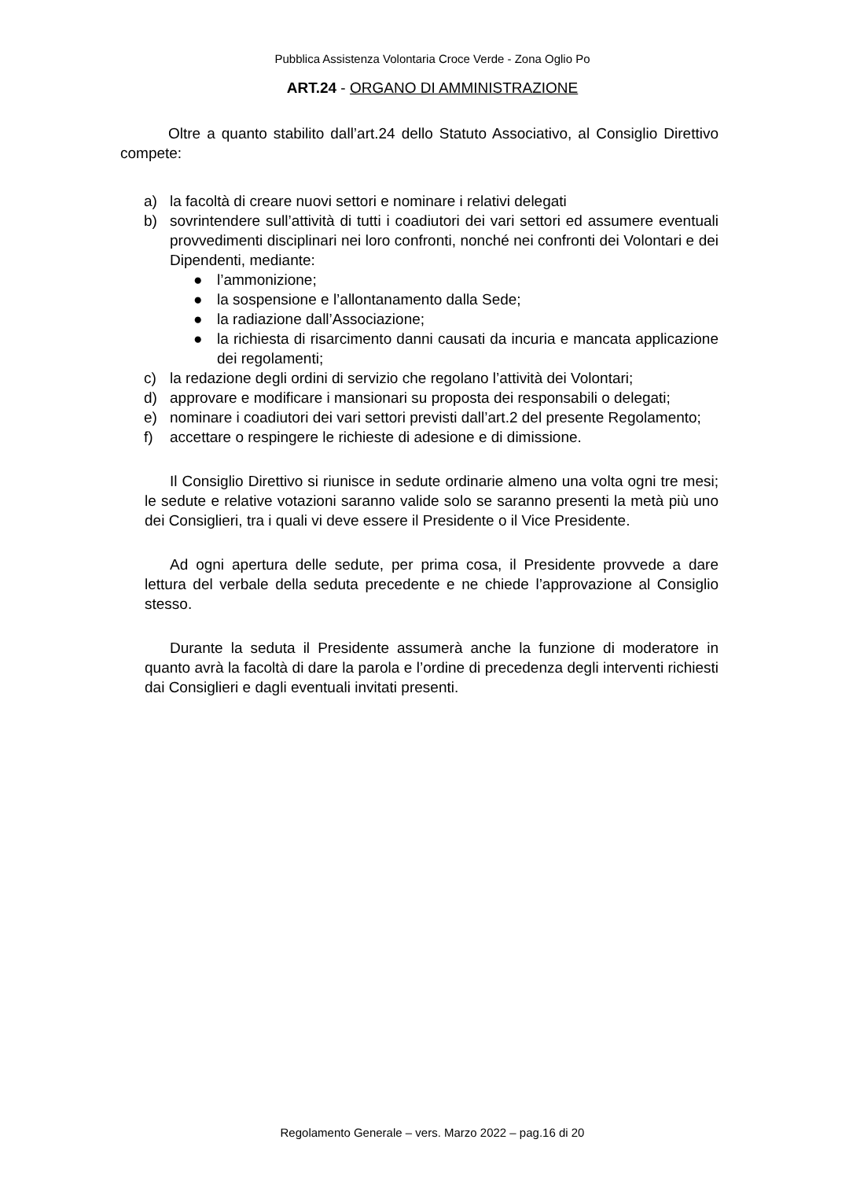Pubblica Assistenza Volontaria Croce Verde - Zona Oglio Po
ART.24 - ORGANO DI AMMINISTRAZIONE
Oltre a quanto stabilito dall’art.24 dello Statuto Associativo, al Consiglio Direttivo compete:
a) la facoltà di creare nuovi settori e nominare i relativi delegati
b) sovrintendere sull’attività di tutti i coadiutori dei vari settori ed assumere eventuali provvedimenti disciplinari nei loro confronti, nonché nei confronti dei Volontari e dei Dipendenti, mediante:
● l’ammonizione;
● la sospensione e l’allontanamento dalla Sede;
● la radiazione dall’Associazione;
● la richiesta di risarcimento danni causati da incuria e mancata applicazione dei regolamenti;
c) la redazione degli ordini di servizio che regolano l’attività dei Volontari;
d) approvare e modificare i mansionari su proposta dei responsabili o delegati;
e) nominare i coadiutori dei vari settori previsti dall’art.2 del presente Regolamento;
f) accettare o respingere le richieste di adesione e di dimissione.
Il Consiglio Direttivo si riunisce in sedute ordinarie almeno una volta ogni tre mesi; le sedute e relative votazioni saranno valide solo se saranno presenti la metà più uno dei Consiglieri, tra i quali vi deve essere il Presidente o il Vice Presidente.
Ad ogni apertura delle sedute, per prima cosa, il Presidente provvede a dare lettura del verbale della seduta precedente e ne chiede l’approvazione al Consiglio stesso.
Durante la seduta il Presidente assumerà anche la funzione di moderatore in quanto avrà la facoltà di dare la parola e l’ordine di precedenza degli interventi richiesti dai Consiglieri e dagli eventuali invitati presenti.
Regolamento Generale – vers. Marzo 2022 – pag.16 di 20